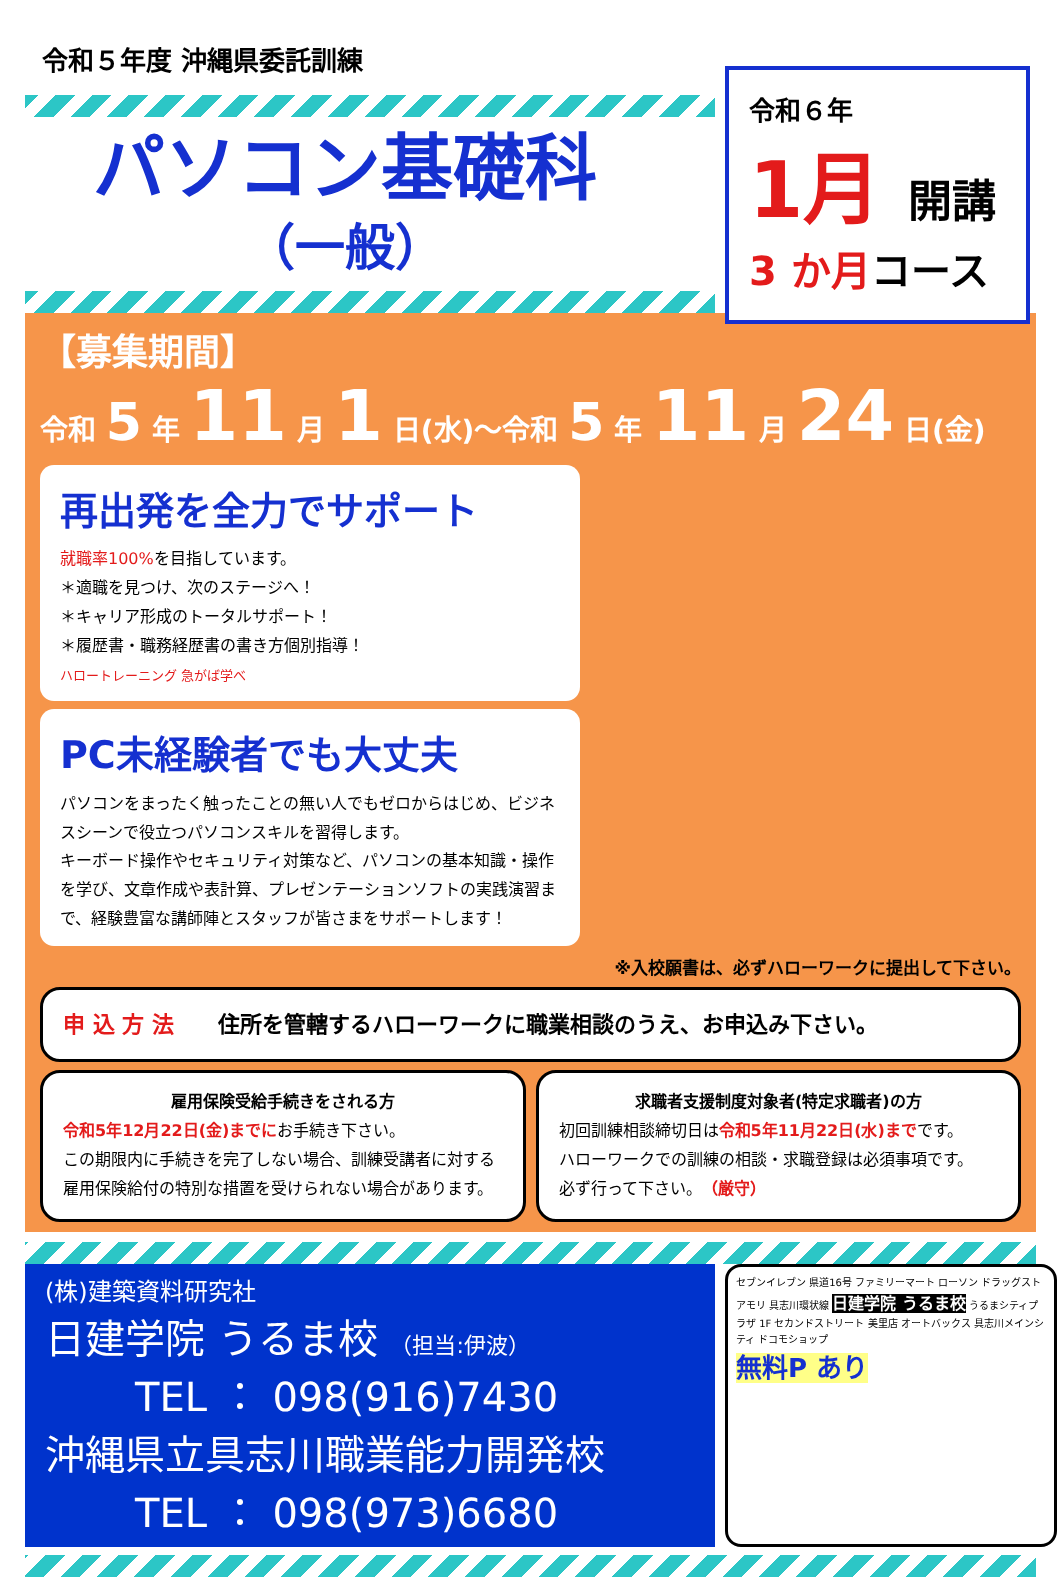令和５年度 沖縄県委託訓練
パソコン基礎科
（一般）
令和６年
1月 開講
3 か月コース
【募集期間】
令和 5 年 11 月 1 日(水)〜令和 5 年 11 月 24 日(金)
再出発を全力でサポート
就職率100% を目指しています。
＊適職を見つけ、次のステージへ！
＊キャリア形成のトータルサポート！
＊履歴書・職務経歴書の書き方個別指導！
ハロートレーニング 急がば学べ
PC未経験者でも大丈夫
パソコンをまったく触ったことの無い人でもゼロからはじめ、ビジネスシーンで役立つパソコンスキルを習得します。
キーボード操作やセキュリティ対策など、パソコンの基本知識・操作を学び、文章作成や表計算、プレゼンテーションソフトの実践演習まで、経験豊富な講師陣とスタッフが皆さまをサポートします！
※入校願書は、必ずハローワークに提出して下さい。
申 込 方 法　　住所を管轄するハローワークに職業相談のうえ、お申込み下さい。
雇用保険受給手続きをされる方
令和5年12月22日(金)までにお手続き下さい。
この期限内に手続きを完了しない場合、訓練受講者に対する雇用保険給付の特別な措置を受けられない場合があります。
求職者支援制度対象者(特定求職者)の方
初回訓練相談締切日は令和5年11月22日(水)までです。
ハローワークでの訓練の相談・求職登録は必須事項です。
必ず行って下さい。（厳守）
(株)建築資料研究社
日建学院 うるま校 （担当:伊波）
TEL ： 098(916)7430
沖縄県立具志川職業能力開発校
TEL ： 098(973)6680
セブンイレブン 県道16号 ファミリーマート ローソン ドラッグストアモリ 具志川環状線 日建学院 うるま校 うるまシティプラザ 1F セカンドストリート 美里店 オートバックス 具志川メインシティ ドコモショップ
無料P あり